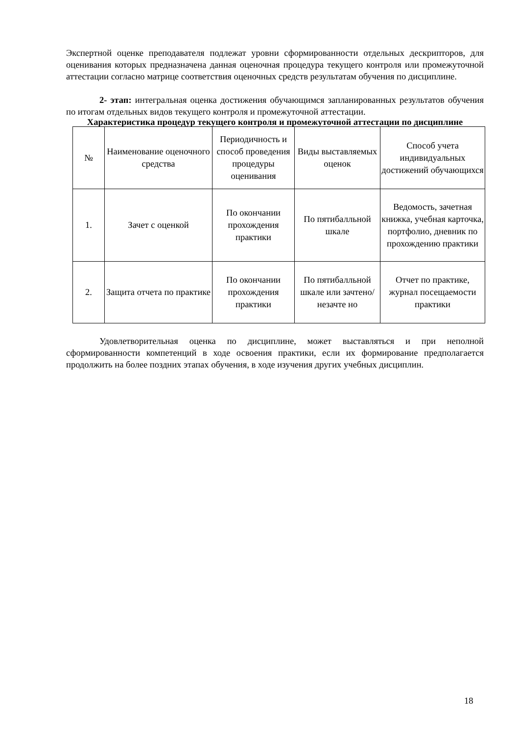Экспертной оценке преподавателя подлежат уровни сформированности отдельных дескрипторов, для оценивания которых предназначена данная оценочная процедура текущего контроля или промежуточной аттестации согласно матрице соответствия оценочных средств результатам обучения по дисциплине.
2- этап: интегральная оценка достижения обучающимся запланированных результатов обучения по итогам отдельных видов текущего контроля и промежуточной аттестации.
Характеристика процедур текущего контроля и промежуточной аттестации по дисциплине
| № | Наименование оценочного средства | Периодичность и способ проведения процедуры оценивания | Виды выставляемых оценок | Способ учета индивидуальных достижений обучающихся |
| --- | --- | --- | --- | --- |
| 1. | Зачет с оценкой | По окончании прохождения практики | По пятибалльной шкале | Ведомость, зачетная книжка, учебная карточка, портфолио, дневник по прохождению практики |
| 2. | Защита отчета по практике | По окончании прохождения практики | По пятибалльной шкале или зачтено/незачте но | Отчет по практике, журнал посещаемости практики |
Удовлетворительная оценка по дисциплине, может выставляться и при неполной сформированности компетенций в ходе освоения практики, если их формирование предполагается продолжить на более поздних этапах обучения, в ходе изучения других учебных дисциплин.
18